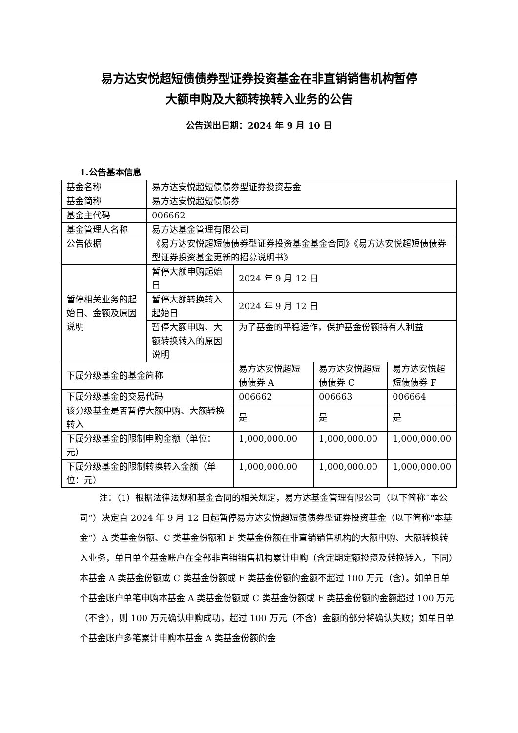易方达安悦超短债债券型证券投资基金在非直销销售机构暂停
大额申购及大额转换转入业务的公告
公告送出日期：2024 年 9 月 10 日
1.公告基本信息
| 基金名称 | 易方达安悦超短债债券型证券投资基金 | | | |
| 基金简称 | 易方达安悦超短债债券 | | | |
| 基金主代码 | 006662 | | | |
| 基金管理人名称 | 易方达基金管理有限公司 | | | |
| 公告依据 | 《易方达安悦超短债债券型证券投资基金基金合同》《易方达安悦超短债债券型证券投资基金更新的招募说明书》 | | | |
| 暂停相关业务的起始日、金额及原因说明 | 暂停大额申购起始日 | 2024 年 9 月 12 日 | | |
| | 暂停大额转换转入起始日 | 2024 年 9 月 12 日 | | |
| | 暂停大额申购、大额转换转入的原因说明 | 为了基金的平稳运作，保护基金份额持有人利益 | | |
| 下属分级基金的基金简称 | | 易方达安悦超短债债券 A | 易方达安悦超短债债券 C | 易方达安悦超短债债券 F |
| 下属分级基金的交易代码 | | 006662 | 006663 | 006664 |
| 该分级基金是否暂停大额申购、大额转换转入 | | 是 | 是 | 是 |
| 下属分级基金的限制申购金额（单位：元） | | 1,000,000.00 | 1,000,000.00 | 1,000,000.00 |
| 下属分级基金的限制转换转入金额（单位：元） | | 1,000,000.00 | 1,000,000.00 | 1,000,000.00 |
注：（1）根据法律法规和基金合同的相关规定，易方达基金管理有限公司（以下简称“本公司”）决定自 2024 年 9 月 12 日起暂停易方达安悦超短债债券型证券投资基金（以下简称“本基金”）A 类基金份额、C 类基金份额和 F 类基金份额在非直销销售机构的大额申购、大额转换转入业务，单日单个基金账户在全部非直销销售机构累计申购（含定期定额投资及转换转入，下同）本基金 A 类基金份额或 C 类基金份额或 F 类基金份额的金额不超过 100 万元（含）。如单日单个基金账户单笔申购本基金 A 类基金份额或 C 类基金份额或 F 类基金份额的金额超过 100 万元（不含），则 100 万元确认申购成功，超过 100 万元（不含）金额的部分将确认失败；如单日单个基金账户多笔累计申购本基金 A 类基金份额的金